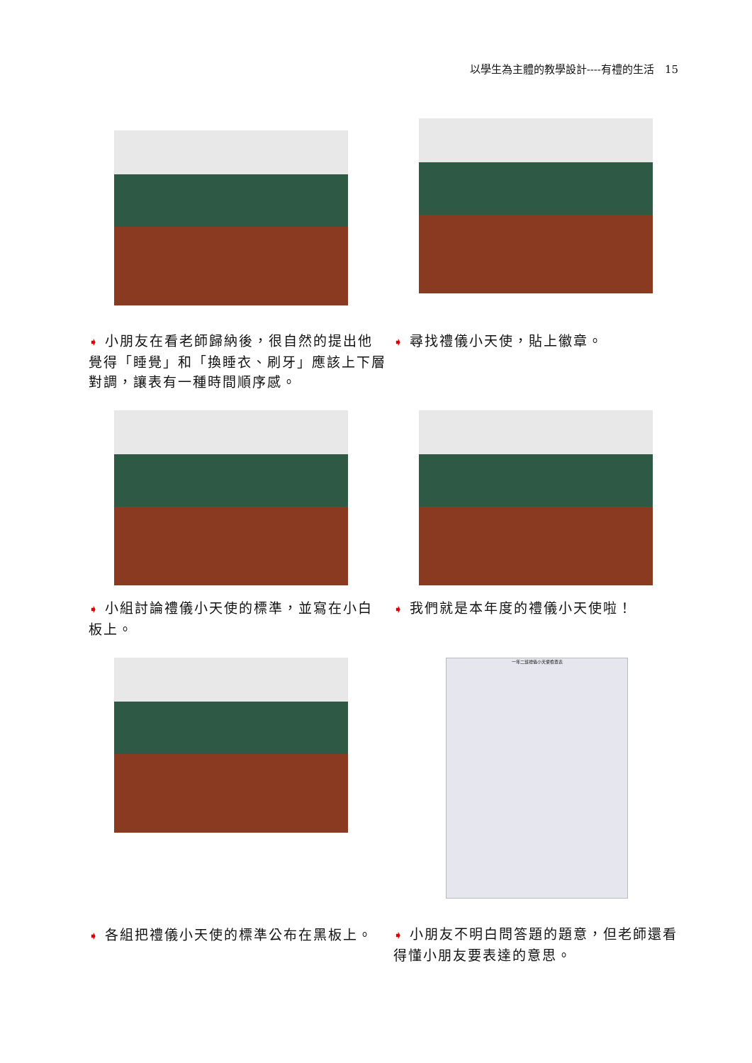以學生為主體的教學設計----有禮的生活　15
➧ 小朋友在看老師歸納後，很自然的提出他覺得「睡覺」和「換睡衣、刷牙」應該上下層對調，讓表有一種時間順序感。
➧ 尋找禮儀小天使，貼上徽章。
➧ 小組討論禮儀小天使的標準，並寫在小白板上。
➧ 我們就是本年度的禮儀小天使啦！
➧ 各組把禮儀小天使的標準公布在黑板上。
一年二班禮儀小天使檢查表
➧ 小朋友不明白問答題的題意，但老師還看得懂小朋友要表達的意思。